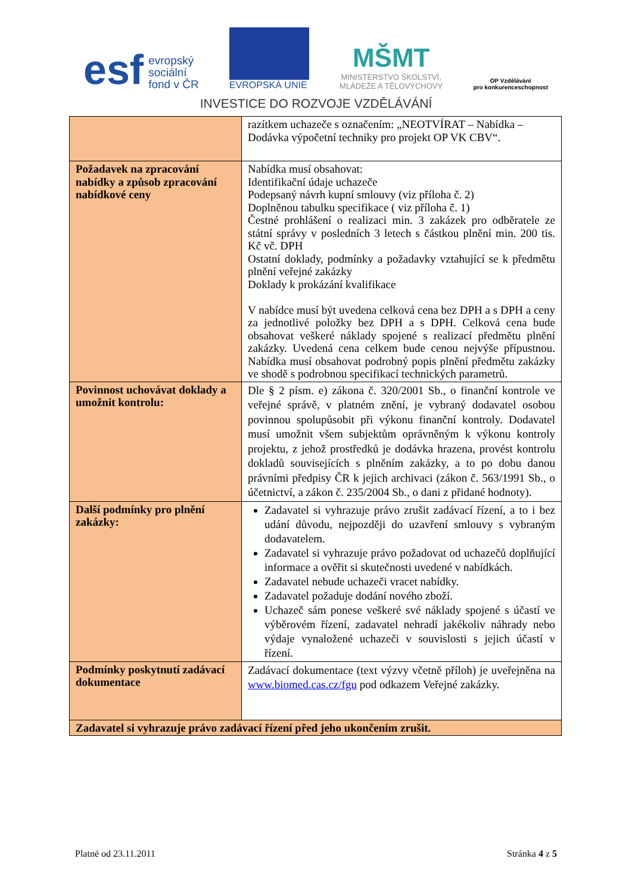esf
evropský
sociální
fond v ČR
EVROPSKÁ UNIE
MŠMT
MINISTERSTVO ŠKOLSTVÍ,
MLÁDEŽE A TĚLOVÝCHOVY
OP Vzdělávání
pro konkurenceschopnost
INVESTICE DO ROZVOJE VZDĚLÁVÁNÍ
| | razítkem uchazeče s označením: „NEOTVÍRAT – Nabídka – Dodávka výpočetní techniky pro projekt OP VK CBV“. |
| Požadavek na zpracování nabídky a způsob zpracování nabídkové ceny | Nabídka musí obsahovat: Identifikační údaje uchazeče Podepsaný návrh kupní smlouvy (viz příloha č. 2) Doplněnou tabulku specifikace ( viz příloha č. 1) Čestné prohlášení o realizaci min. 3 zakázek pro odběratele ze státní správy v posledních 3 letech s částkou plnění min. 200 tis. Kč vč. DPH Ostatní doklady, podmínky a požadavky vztahující se k předmětu plnění veřejné zakázky Doklady k prokázání kvalifikace V nabídce musí být uvedena celková cena bez DPH a s DPH a ceny za jednotlivé položky bez DPH a s DPH. Celková cena bude obsahovat veškeré náklady spojené s realizací předmětu plnění zakázky. Uvedená cena celkem bude cenou nejvýše přípustnou. Nabídka musí obsahovat podrobný popis plnění předmětu zakázky ve shodě s podrobnou specifikací technických parametrů. |
| Povinnost uchovávat doklady a umožnit kontrolu: | Dle § 2 písm. e) zákona č. 320/2001 Sb., o finanční kontrole ve veřejné správě, v platném znění, je vybraný dodavatel osobou povinnou spolupůsobit při výkonu finanční kontroly. Dodavatel musí umožnit všem subjektům oprávněným k výkonu kontroly projektu, z jehož prostředků je dodávka hrazena, provést kontrolu dokladů souvisejících s plněním zakázky, a to po dobu danou právními předpisy ČR k jejich archivaci (zákon č. 563/1991 Sb., o účetnictví, a zákon č. 235/2004 Sb., o dani z přidané hodnoty). |
| Další podmínky pro plnění zakázky: | Zadavatel si vyhrazuje právo zrušit zadávací řízení, a to i bez udání důvodu, nejpozději do uzavření smlouvy s vybraným dodavatelem. Zadavatel si vyhrazuje právo požadovat od uchazečů doplňující informace a ověřit si skutečnosti uvedené v nabídkách. Zadavatel nebude uchazeči vracet nabídky. Zadavatel požaduje dodání nového zboží. Uchazeč sám ponese veškeré své náklady spojené s účastí ve výběrovém řízení, zadavatel nehradí jakékoliv náhrady nebo výdaje vynaložené uchazeči v souvislosti s jejich účastí v řízení. |
| Podmínky poskytnutí zadávací dokumentace | Zadávací dokumentace (text výzvy včetně příloh) je uveřejněna na www.biomed.cas.cz/fgu pod odkazem Veřejné zakázky. |
| Zadavatel si vyhrazuje právo zadávací řízení před jeho ukončením zrušit. | |
Platné od 23.11.2011 Stránka 4 z 5